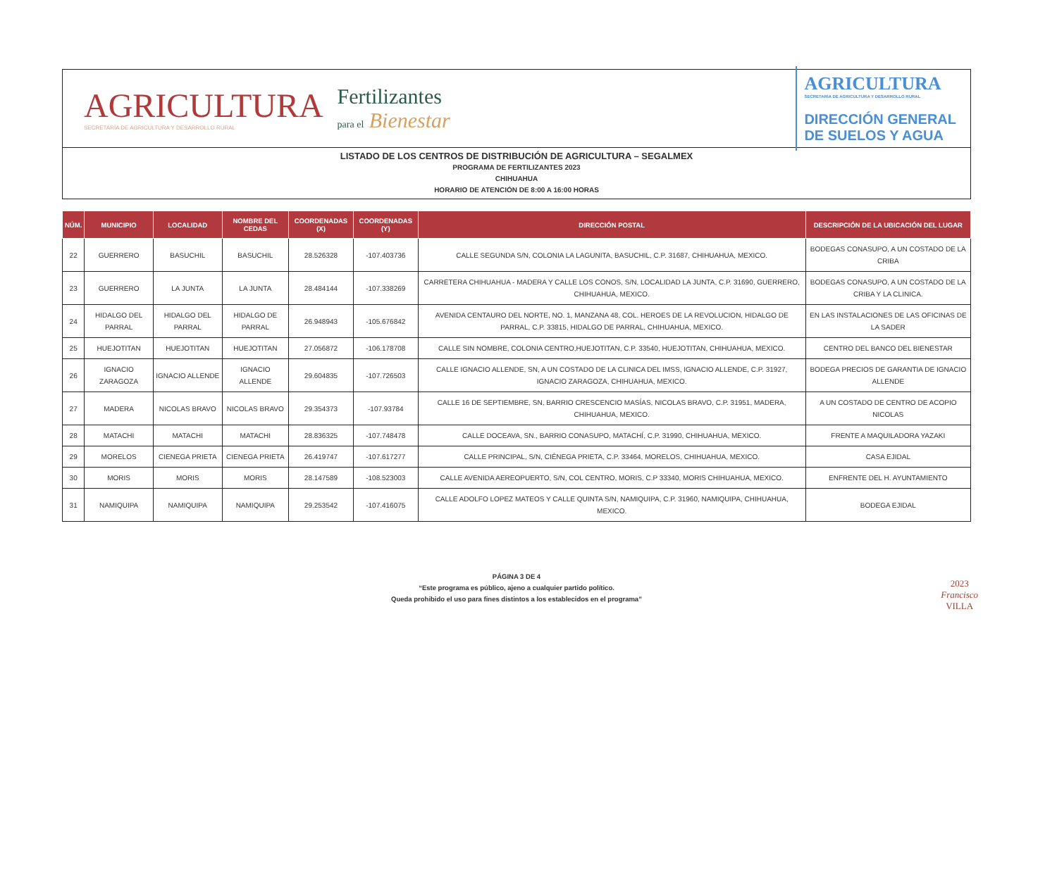AGRICULTURA
SECRETARÍA DE AGRICULTURA Y DESARROLLO RURAL
Fertilizantes
para el Bienestar
AGRICULTURA
SECRETARÍA DE AGRICULTURA Y DESARROLLO RURAL
DIRECCIÓN GENERAL
DE SUELOS Y AGUA
LISTADO DE LOS CENTROS DE DISTRIBUCIÓN DE AGRICULTURA – SEGALMEX
PROGRAMA DE FERTILIZANTES 2023
CHIHUAHUA
HORARIO DE ATENCIÓN DE 8:00 A 16:00 HORAS
| NÚM. | MUNICIPIO | LOCALIDAD | NOMBRE DEL CEDAS | COORDENADAS (X) | COORDENADAS (Y) | DIRECCIÓN POSTAL | DESCRIPCIÓN DE LA UBICACIÓN DEL LUGAR |
| --- | --- | --- | --- | --- | --- | --- | --- |
| 22 | GUERRERO | BASUCHIL | BASUCHIL | 28.526328 | -107.403736 | CALLE SEGUNDA S/N, COLONIA LA LAGUNITA, BASUCHIL, C.P. 31687, CHIHUAHUA, MEXICO. | BODEGAS CONASUPO, A UN COSTADO DE LA CRIBA |
| 23 | GUERRERO | LA JUNTA | LA JUNTA | 28.484144 | -107.338269 | CARRETERA CHIHUAHUA - MADERA Y CALLE LOS CONOS, S/N, LOCALIDAD LA JUNTA, C.P. 31690, GUERRERO, CHIHUAHUA, MEXICO. | BODEGAS CONASUPO, A UN COSTADO DE LA CRIBA Y LA CLINICA. |
| 24 | HIDALGO DEL PARRAL | HIDALGO DEL PARRAL | HIDALGO DE PARRAL | 26.948943 | -105.676842 | AVENIDA CENTAURO DEL NORTE, NO. 1, MANZANA 48, COL. HEROES DE LA REVOLUCION, HIDALGO DE PARRAL, C.P. 33815, HIDALGO DE PARRAL, CHIHUAHUA, MEXICO. | EN LAS INSTALACIONES DE LAS OFICINAS DE LA SADER |
| 25 | HUEJOTITAN | HUEJOTITAN | HUEJOTITAN | 27.056872 | -106.178708 | CALLE SIN NOMBRE, COLONIA CENTRO,HUEJOTITAN, C.P. 33540, HUEJOTITAN, CHIHUAHUA, MEXICO. | CENTRO DEL BANCO DEL BIENESTAR |
| 26 | IGNACIO ZARAGOZA | IGNACIO ALLENDE | IGNACIO ALLENDE | 29.604835 | -107.726503 | CALLE IGNACIO ALLENDE, SN, A UN COSTADO DE LA CLINICA DEL IMSS, IGNACIO ALLENDE, C.P. 31927, IGNACIO ZARAGOZA, CHIHUAHUA, MEXICO. | BODEGA PRECIOS DE GARANTIA DE IGNACIO ALLENDE |
| 27 | MADERA | NICOLAS BRAVO | NICOLAS BRAVO | 29.354373 | -107.93784 | CALLE 16 DE SEPTIEMBRE, SN, BARRIO CRESCENCIO MASÍAS, NICOLAS BRAVO, C.P. 31951, MADERA, CHIHUAHUA, MEXICO. | A UN COSTADO DE CENTRO DE ACOPIO NICOLAS |
| 28 | MATACHI | MATACHI | MATACHI | 28.836325 | -107.748478 | CALLE DOCEAVA, SN., BARRIO CONASUPO, MATACHÍ, C.P. 31990, CHIHUAHUA, MEXICO. | FRENTE A MAQUILADORA YAZAKI |
| 29 | MORELOS | CIENEGA PRIETA | CIENEGA PRIETA | 26.419747 | -107.617277 | CALLE PRINCIPAL, S/N, CIÉNEGA PRIETA, C.P. 33464, MORELOS, CHIHUAHUA, MEXICO. | CASA EJIDAL |
| 30 | MORIS | MORIS | MORIS | 28.147589 | -108.523003 | CALLE AVENIDA AEREOPUERTO, S/N, COL CENTRO, MORIS, C.P 33340, MORIS CHIHUAHUA, MEXICO. | ENFRENTE DEL H. AYUNTAMIENTO |
| 31 | NAMIQUIPA | NAMIQUIPA | NAMIQUIPA | 29.253542 | -107.416075 | CALLE ADOLFO LOPEZ MATEOS Y CALLE QUINTA S/N, NAMIQUIPA, C.P. 31960, NAMIQUIPA, CHIHUAHUA, MEXICO. | BODEGA EJIDAL |
PÁGINA 3 DE 4
“Este programa es público, ajeno a cualquier partido político.
Queda prohibido el uso para fines distintos a los establecidos en el programa”
2023
Francisco
VILLA